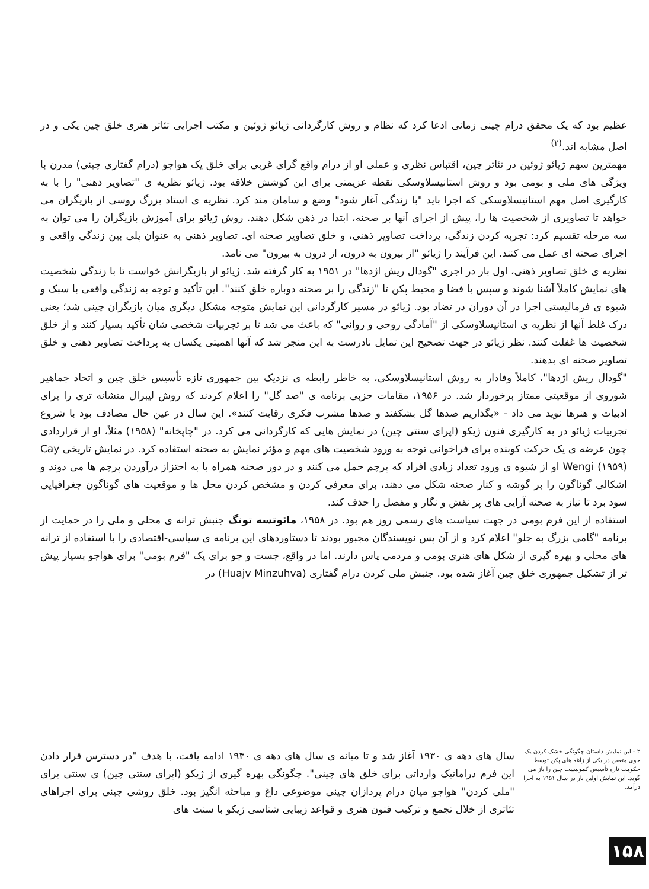عظیم بود که یک محقق درام چینی زمانی ادعا کرد که نظام و روش کارگردانی ژیائو ژوئین و مکتب اجرایی تئاتر هنری خلق چین یکی و در اصل مشابه اند.<sup>(۲)</sup>
مهمترین سهم ژیائو ژوئین در تئاتر چین، اقتباس نظری و عملی او از درام واقع گرای غربی برای خلق یک هواجو (درام گفتاری چینی) مدرن با ویژگی های ملی و بومی بود و روش استانیسلاوسکی نقطه عزیمتی برای این کوشش خلاقه بود. ژیائو نظریه ی "تصاویر ذهنی" را با به کارگیری اصل مهم استانیسلاوسکی که اجرا باید "با زندگی آغاز شود" وضع و سامان مند کرد. نظریه ی استاد بزرگ روسی از بازیگران می خواهد تا تصاویری از شخصیت ها را، پیش از اجرای آنها بر صحنه، ابتدا در ذهن شکل دهند. روش ژیائو برای آموزش بازیگران را می توان به سه مرحله تقسیم کرد: تجربه کردن زندگی، پرداخت تصاویر ذهنی، و خلق تصاویر صحنه ای. تصاویر ذهنی به عنوان پلی بین زندگی واقعی و اجرای صحنه ای عمل می کنند. این فرآیند را ژیائو "از بیرون به درون، از درون به بیرون" می نامد.
نظریه ی خلق تصاویر ذهنی، اول بار در اجری "گودال ریش اژدها" در ۱۹۵۱ به کار گرفته شد. ژیائو از بازیگرانش خواست تا با زندگی شخصیت های نمایش کاملاً آشنا شوند و سپس با فضا و محیط پکن تا "زندگی را بر صحنه دوباره خلق کنند". این تأکید و توجه به زندگی واقعی با سبک و شیوه ی فرمالیستی اجرا در آن دوران در تضاد بود. ژیائو در مسیر کارگردانی این نمایش متوجه مشکل دیگری میان بازیگران چینی شد؛ یعنی درک غلط آنها از نظریه ی استانیسلاوسکی از "آمادگی روحی و روانی" که باعث می شد تا بر تجربیات شخصی شان تأکید بسیار کنند و از خلق شخصیت ها غفلت کنند. نظر ژیائو در جهت تصحیح این تمایل نادرست به این منجر شد که آنها اهمیتی یکسان به پرداخت تصاویر ذهنی و خلق تصاویر صحنه ای بدهند.
"گودال ریش اژدها"، کاملاً وفادار به روش استانیسلاوسکی، به خاطر رابطه ی نزدیک بین جمهوری تازه تأسیس خلق چین و اتحاد جماهیر شوروی از موقعیتی ممتاز برخوردار شد. در ۱۹۵۶، مقامات حزبی برنامه ی "صد گل" را اعلام کردند که روش لیبرال منشانه تری را برای ادبیات و هنرها نوید می داد - «بگذاریم صدها گل بشکفند و صدها مشرب فکری رقابت کنند». این سال در عین حال مصادف بود با شروع تجربیات ژیائو در به کارگیری فنون ژیکو (اپرای سنتی چین) در نمایش هایی که کارگردانی می کرد. در "چاپخانه" (۱۹۵۸) مثلاً، او از قراردادی چون عرضه ی یک حرکت کوبنده برای فراخوانی توجه به ورود شخصیت های مهم و مؤثر نمایش به صحنه استفاده کرد. در نمایش تاریخی Cay Wengi (۱۹۵۹) او از شیوه ی ورود تعداد زیادی افراد که پرچم حمل می کنند و در دور صحنه همراه با به احتزاز درآوردن پرچم ها می دوند و اشکالی گوناگون را بر گوشه و کنار صحنه شکل می دهند، برای معرفی کردن و مشخص کردن محل ها و موقعیت های گوناگون جغرافیایی سود برد تا نیاز به صحنه آرایی های پر نقش و نگار و مفصل را حذف کند.
استفاده از این فرم بومی در جهت سیاست های رسمی روز هم بود. در ۱۹۵۸، مائوتسه تونگ جنبش ترانه ی محلی و ملی را در حمایت از برنامه "گامی بزرگ به جلو" اعلام کرد و از آن پس نویسندگان مجبور بودند تا دستاوردهای این برنامه ی سیاسی-اقتصادی را با استفاده از ترانه های محلی و بهره گیری از شکل های هنری بومی و مردمی پاس دارند. اما در واقع، جست و جو برای یک "فرم بومی" برای هواجو بسیار پیش تر از تشکیل جمهوری خلق چین آغاز شده بود. جنبش ملی کردن درام گفتاری (Huajv Minzuhva) در
سال های دهه ی ۱۹۳۰ آغاز شد و تا میانه ی سال های دهه ی ۱۹۴۰ ادامه یافت، با هدف "در دسترس قرار دادن این فرم دراماتیک وارداتی برای خلق های چینی". چگونگی بهره گیری از ژیکو (اپرای سنتی چین) ی سنتی برای "ملی کردن" هواجو میان درام پردازان چینی موضوعی داغ و مباحثه انگیز بود. خلق روشی چینی برای اجراهای تئاتری از خلال تجمع و ترکیب فنون هنری و قواعد زیبایی شناسی ژیکو با سنت های
۲ - این نمایش داستان چگونگی خشک کردن یک جوی متعفن در یکی از زاغه های پکن توسط حکومت تازه تأسیس کمونیست چین را باز می گوید. این نمایش اولین بار در سال ۱۹۵۱ به اجرا درآمد.
۱۵۸